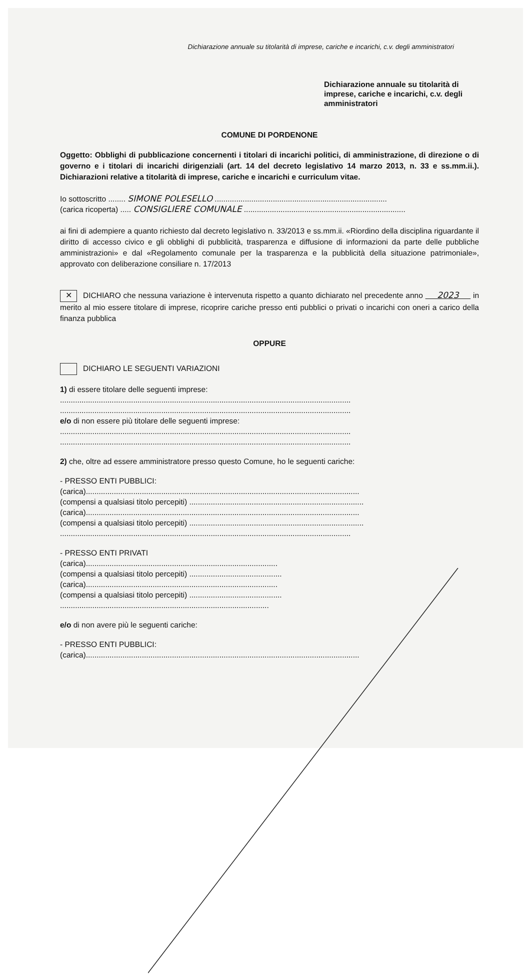Dichiarazione annuale su titolarità di imprese, cariche e incarichi, c.v. degli amministratori
Dichiarazione annuale su titolarità di imprese, cariche e incarichi, c.v. degli amministratori
COMUNE DI PORDENONE
Oggetto: Obblighi di pubblicazione concernenti i titolari di incarichi politici, di amministrazione, di direzione o di governo e i titolari di incarichi dirigenziali (art. 14 del decreto legislativo 14 marzo 2013, n. 33 e ss.mm.ii.). Dichiarazioni relative a titolarità di imprese, cariche e incarichi e curriculum vitae.
Io sottoscritto ........ SIMONE POLESELLO ................................................................................
(carica ricoperta) ..... CONSIGLIERE COMUNALE ...........................................................................
ai fini di adempiere a quanto richiesto dal decreto legislativo n. 33/2013 e ss.mm.ii. «Riordino della disciplina riguardante il diritto di accesso civico e gli obblighi di pubblicità, trasparenza e diffusione di informazioni da parte delle pubbliche amministrazioni» e dal «Regolamento comunale per la trasparenza e la pubblicità della situazione patrimoniale», approvato con deliberazione consiliare n. 17/2013
✕ DICHIARO che nessuna variazione è intervenuta rispetto a quanto dichiarato nel precedente anno 2023 in merito al mio essere titolare di imprese, ricoprire cariche presso enti pubblici o privati o incarichi con oneri a carico della finanza pubblica
OPPURE
DICHIARO LE SEGUENTI VARIAZIONI
1) di essere titolare delle seguenti imprese:
.......................................................................................................................................
.......................................................................................................................................
e/o di non essere più titolare delle seguenti imprese:
.......................................................................................................................................
.......................................................................................................................................
2) che, oltre ad essere amministratore presso questo Comune, ho le seguenti cariche:
- PRESSO ENTI PUBBLICI:
(carica)...............................................................................................................................
(compensi a qualsiasi titolo percepiti) .................................................................................
(carica)...............................................................................................................................
(compensi a qualsiasi titolo percepiti) .................................................................................
.......................................................................................................................................
- PRESSO ENTI PRIVATI
(carica).........................................................................................
(compensi a qualsiasi titolo percepiti) ...........................................
(carica).........................................................................................
(compensi a qualsiasi titolo percepiti) ...........................................
.................................................................................................
e/o di non avere più le seguenti cariche:
- PRESSO ENTI PUBBLICI:
(carica)...............................................................................................................................